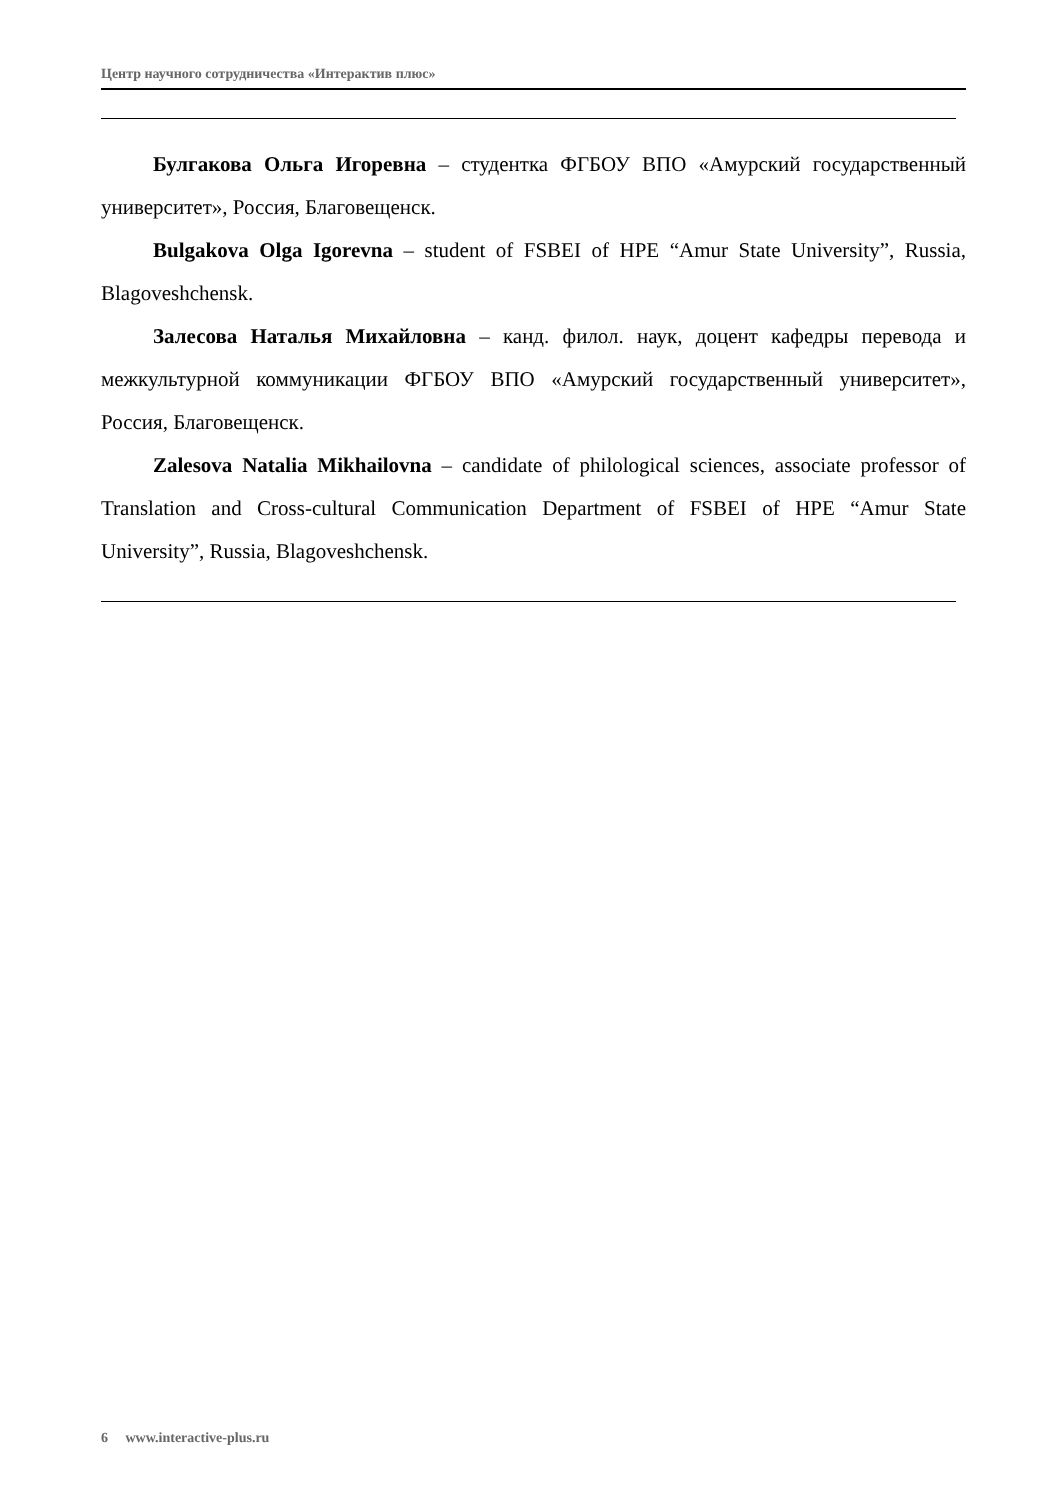Центр научного сотрудничества «Интерактив плюс»
Булгакова Ольга Игоревна – студентка ФГБОУ ВПО «Амурский государственный университет», Россия, Благовещенск.
Bulgakova Olga Igorevna – student of FSBEI of HPE “Amur State University”, Russia, Blagoveshchensk.
Залесова Наталья Михайловна – канд. филол. наук, доцент кафедры перевода и межкультурной коммуникации ФГБОУ ВПО «Амурский государственный университет», Россия, Благовещенск.
Zalesova Natalia Mikhailovna – candidate of philological sciences, associate professor of Translation and Cross-cultural Communication Department of FSBEI of HPE “Amur State University”, Russia, Blagoveshchensk.
6 www.interactive-plus.ru